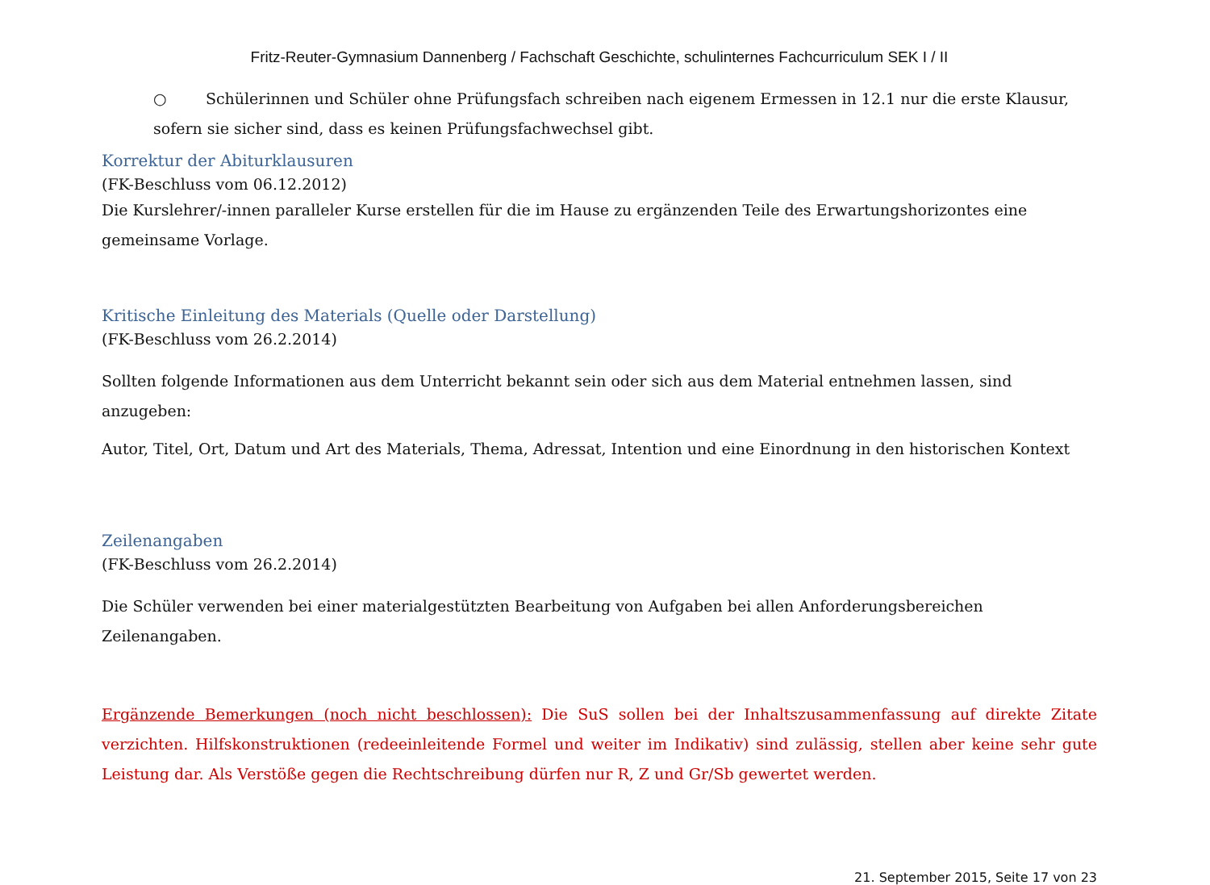Fritz-Reuter-Gymnasium Dannenberg / Fachschaft Geschichte, schulinternes Fachcurriculum SEK I / II
○ Schülerinnen und Schüler ohne Prüfungsfach schreiben nach eigenem Ermessen in 12.1 nur die erste Klausur, sofern sie sicher sind, dass es keinen Prüfungsfachwechsel gibt.
Korrektur der Abiturklausuren
(FK-Beschluss vom 06.12.2012)
Die Kurslehrer/-innen paralleler Kurse erstellen für die im Hause zu ergänzenden Teile des Erwartungshorizontes eine gemeinsame Vorlage.
Kritische Einleitung des Materials (Quelle oder Darstellung)
(FK-Beschluss vom 26.2.2014)
Sollten folgende Informationen aus dem Unterricht bekannt sein oder sich aus dem Material entnehmen lassen, sind anzugeben:
Autor, Titel, Ort, Datum und Art des Materials, Thema, Adressat, Intention und eine Einordnung in den historischen Kontext
Zeilenangaben
(FK-Beschluss vom 26.2.2014)
Die Schüler verwenden bei einer materialgestützten Bearbeitung von Aufgaben bei allen Anforderungsbereichen Zeilenangaben.
Ergänzende Bemerkungen (noch nicht beschlossen): Die SuS sollen bei der Inhaltszusammenfassung auf direkte Zitate verzichten. Hilfskonstruktionen (redeeinleitende Formel und weiter im Indikativ) sind zulässig, stellen aber keine sehr gute Leistung dar. Als Verstöße gegen die Rechtschreibung dürfen nur R, Z und Gr/Sb gewertet werden.
21. September 2015, Seite 17 von 23